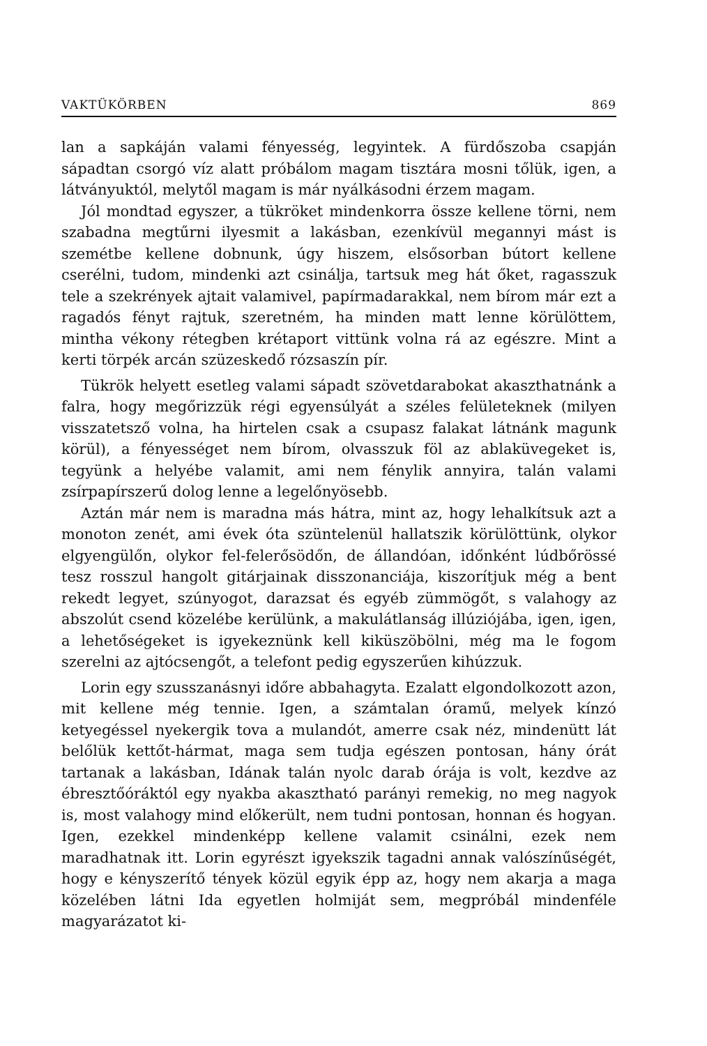VAKTÜKÖRBEN 869
lan a sapkáján valami fényesség, legyintek. A fürdőszoba csapján sápadtan csorgó víz alatt próbálom magam tisztára mosni tőlük, igen, a látványuktól, melytől magam is már nyálkásodni érzem magam.
Jól mondtad egyszer, a tükröket mindenkorra össze kellene törni, nem szabadna megtűrni ilyesmit a lakásban, ezenkívül megannyi mást is szemétbe kellene dobnunk, úgy hiszem, elsősorban bútort kellene cserélni, tudom, mindenki azt csinálja, tartsuk meg hát őket, ragasszuk tele a szekrények ajtait valamivel, papírmadarakkal, nem bírom már ezt a ragadós fényt rajtuk, szeretném, ha minden matt lenne körülöttem, mintha vékony rétegben krétaport vittünk volna rá az egészre. Mint a kerti törpék arcán szüzeskedő rózsaszín pír.
Tükrök helyett esetleg valami sápadt szövetdarabokat akaszthatnánk a falra, hogy megőrizzük régi egyensúlyát a széles felületeknek (milyen visszatetsző volna, ha hirtelen csak a csupasz falakat látnánk magunk körül), a fényességet nem bírom, olvasszuk föl az ablaküvegeket is, tegyünk a helyébe valamit, ami nem fénylik annyira, talán valami zsírpapírszerű dolog lenne a legelőnyösebb.
Aztán már nem is maradna más hátra, mint az, hogy lehalkítsuk azt a monoton zenét, ami évek óta szüntelenül hallatszik körülöttünk, olykor elgyengülőn, olykor fel-felerősödőn, de állandóan, időnként lúdbőrössé tesz rosszul hangolt gitárjainak disszonanciája, kiszorítjuk még a bent rekedt legyet, szúnyogot, darazsat és egyéb zümmögőt, s valahogy az abszolút csend közelébe kerülünk, a makulátlanság illúziójába, igen, igen, a lehetőségeket is igyekeznünk kell kiküszöbölni, még ma le fogom szerelni az ajtócsengőt, a telefont pedig egyszerűen kihúzzuk.
Lorin egy szusszanásnyi időre abbahagyta. Ezalatt elgondolkozott azon, mit kellene még tennie. Igen, a számtalan óramű, melyek kínzó ketyegéssel nyekergik tova a mulandót, amerre csak néz, mindenütt lát belőlük kettőt-hármat, maga sem tudja egészen pontosan, hány órát tartanak a lakásban, Idának talán nyolc darab órája is volt, kezdve az ébresztőóráktól egy nyakba akasztható parányi remekig, no meg nagyok is, most valahogy mind előkerült, nem tudni pontosan, honnan és hogyan. Igen, ezekkel mindenképp kellene valamit csinálni, ezek nem maradhatnak itt. Lorin egyrészt igyekszik tagadni annak valószínűségét, hogy e kényszerítő tények közül egyik épp az, hogy nem akarja a maga közelében látni Ida egyetlen holmiját sem, megpróbál mindenféle magyarázatot ki-